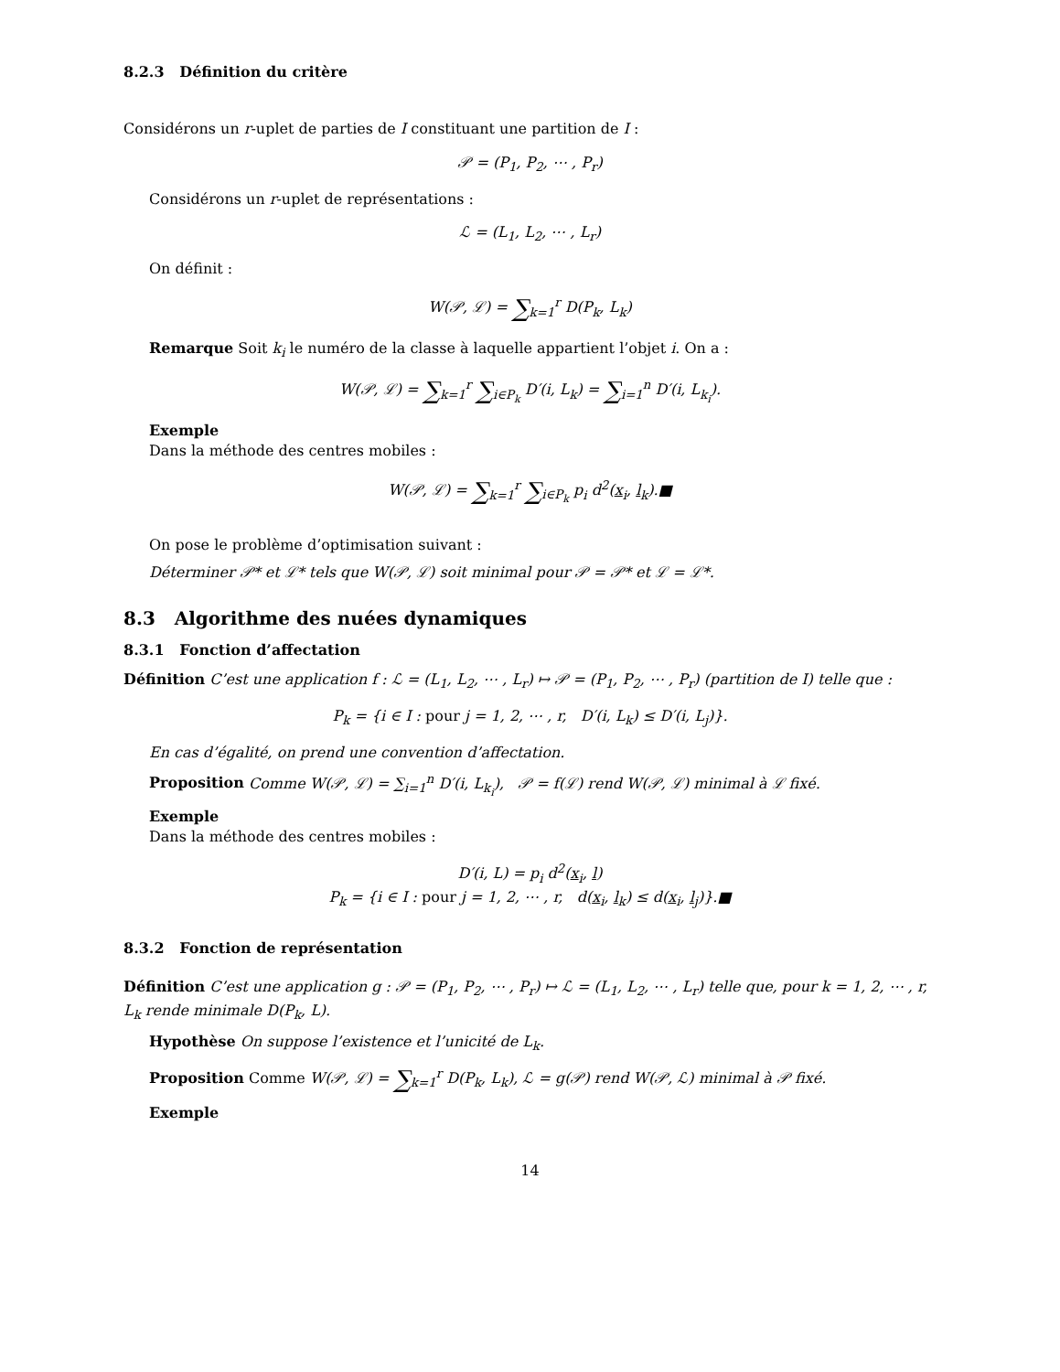8.2.3 Définition du critère
Considérons un r-uplet de parties de I constituant une partition de I :
𝒫 = (P<sub>1</sub>, P<sub>2</sub>, ⋯ , P<sub>r</sub>)
Considérons un r-uplet de représentations :
ℒ = (L<sub>1</sub>, L<sub>2</sub>, ⋯ , L<sub>r</sub>)
On définit :
W(𝒫, ℒ) = ∑<sub>k=1</sub><sup>r</sup> D(P<sub>k</sub>, L<sub>k</sub>)
Remarque Soit k<sub>i</sub> le numéro de la classe à laquelle appartient l’objet i. On a :
W(𝒫, ℒ) = ∑<sub>k=1</sub><sup>r</sup> ∑<sub>i∈P<sub>k</sub></sub> D′(i, L<sub>k</sub>) = ∑<sub>i=1</sub><sup>n</sup> D′(i, L<sub>k<sub>i</sub></sub>).
Exemple
Dans la méthode des centres mobiles :
W(𝒫, ℒ) = ∑<sub>k=1</sub><sup>r</sup> ∑<sub>i∈P<sub>k</sub></sub> p<sub>i</sub> d<sup>2</sup>(x<sub>i</sub>, l<sub>k</sub>).■
On pose le problème d’optimisation suivant :
Déterminer 𝒫* et ℒ* tels que W(𝒫, ℒ) soit minimal pour 𝒫 = 𝒫* et ℒ = ℒ*.
8.3 Algorithme des nuées dynamiques
8.3.1 Fonction d’affectation
Définition C’est une application f : ℒ = (L<sub>1</sub>, L<sub>2</sub>, ⋯ , L<sub>r</sub>) ↦ 𝒫 = (P<sub>1</sub>, P<sub>2</sub>, ⋯ , P<sub>r</sub>) (partition de I) telle que :
P<sub>k</sub> = {i ∈ I : pour j = 1, 2, ⋯ , r, D′(i, L<sub>k</sub>) ≤ D′(i, L<sub>j</sub>)}.
En cas d’égalité, on prend une convention d’affectation.
Proposition Comme W(𝒫, ℒ) = ∑<sub>i=1</sub><sup>n</sup> D′(i, L<sub>k<sub>i</sub></sub>), 𝒫 = f(ℒ) rend W(𝒫, ℒ) minimal à ℒ fixé.
Exemple
Dans la méthode des centres mobiles :
D′(i, L) = p<sub>i</sub> d<sup>2</sup>(x<sub>i</sub>, l)
P<sub>k</sub> = {i ∈ I : pour j = 1, 2, ⋯ , r, d(x<sub>i</sub>, l<sub>k</sub>) ≤ d(x<sub>i</sub>, l<sub>j</sub>)}.■
8.3.2 Fonction de représentation
Définition C’est une application g : 𝒫 = (P<sub>1</sub>, P<sub>2</sub>, ⋯ , P<sub>r</sub>) ↦ ℒ = (L<sub>1</sub>, L<sub>2</sub>, ⋯ , L<sub>r</sub>) telle que, pour k = 1, 2, ⋯ , r, L<sub>k</sub> rende minimale D(P<sub>k</sub>, L).
Hypothèse On suppose l’existence et l’unicité de L<sub>k</sub>.
Proposition Comme W(𝒫, ℒ) = ∑<sub>k=1</sub><sup>r</sup> D(P<sub>k</sub>, L<sub>k</sub>), ℒ = g(𝒫) rend W(𝒫, ℒ) minimal à 𝒫 fixé.
Exemple
14